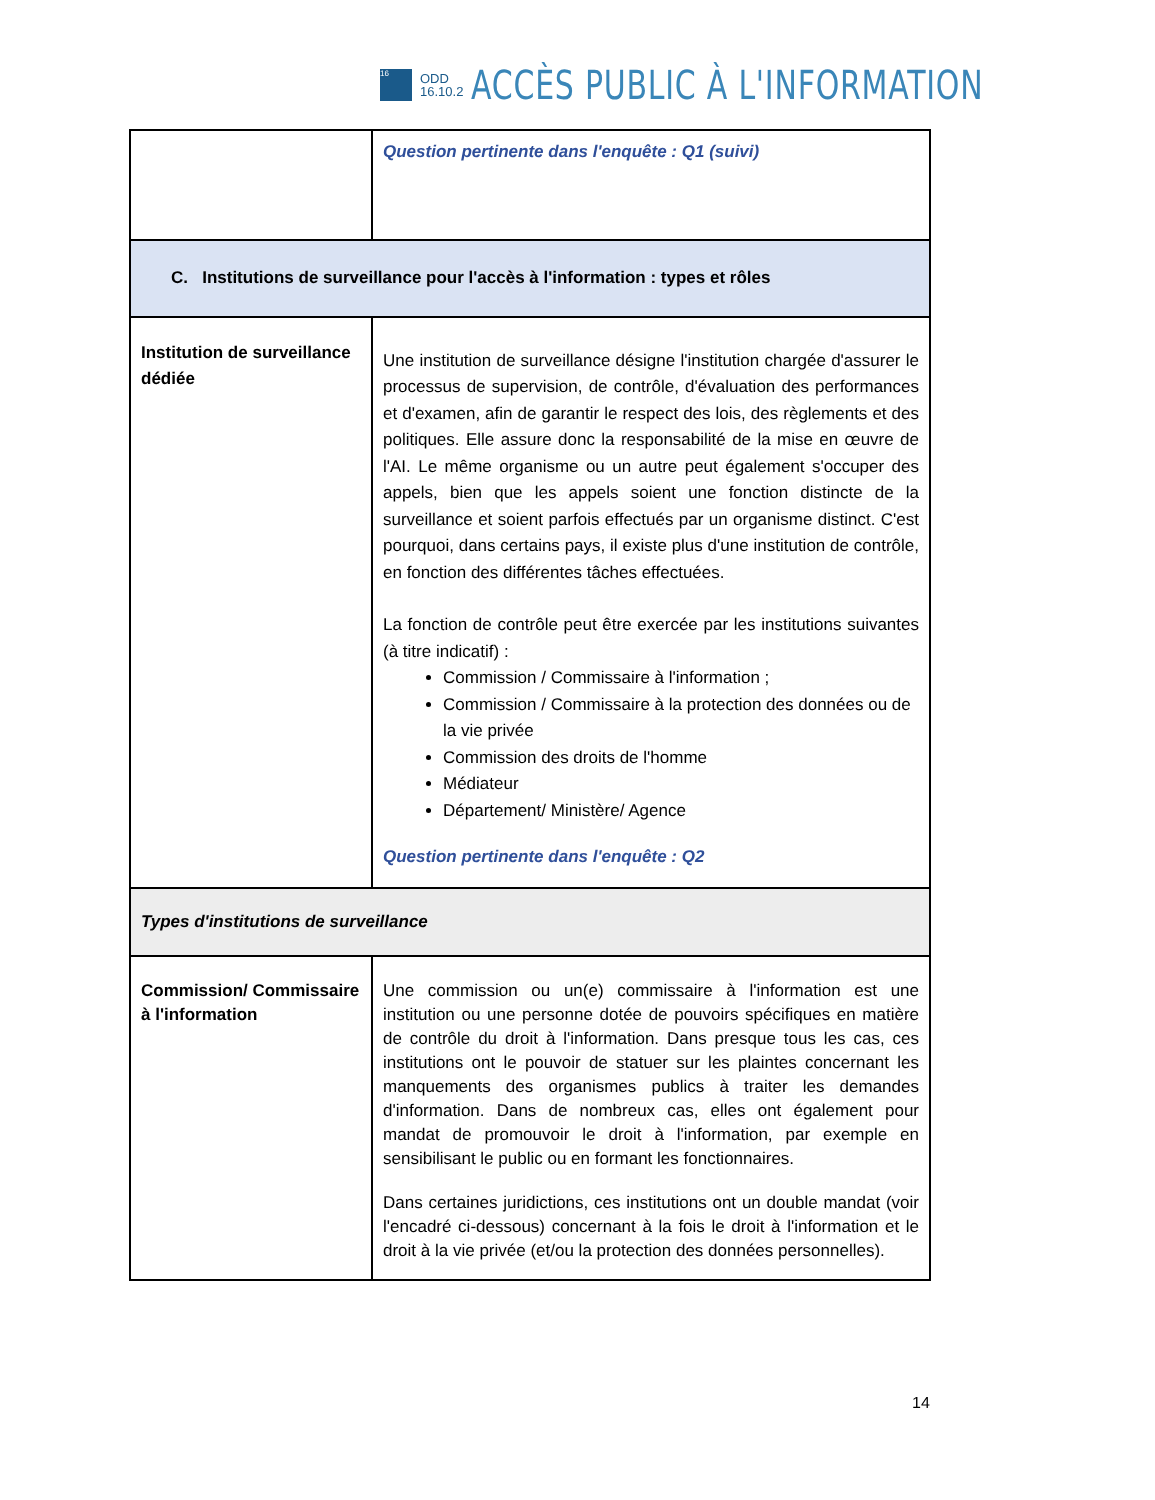16
ODD
16.10.2
ACCÈS PUBLIC À L'INFORMATION
| | Question pertinente dans l'enquête : Q1 (suivi) |
| C. Institutions de surveillance pour l'accès à l'information : types et rôles | |
| Institution de surveillance dédiée | Une institution de surveillance désigne l'institution chargée d'assurer le processus de supervision, de contrôle, d'évaluation des performances et d'examen, afin de garantir le respect des lois, des règlements et des politiques. Elle assure donc la responsabilité de la mise en œuvre de l'AI. Le même organisme ou un autre peut également s'occuper des appels, bien que les appels soient une fonction distincte de la surveillance et soient parfois effectués par un organisme distinct. C'est pourquoi, dans certains pays, il existe plus d'une institution de contrôle, en fonction des différentes tâches effectuées. La fonction de contrôle peut être exercée par les institutions suivantes (à titre indicatif) : Commission / Commissaire à l'information ; Commission / Commissaire à la protection des données ou de la vie privée Commission des droits de l'homme Médiateur Département/ Ministère/ Agence Question pertinente dans l'enquête : Q2 |
| Types d'institutions de surveillance | |
| Commission/ Commissaire à l'information | Une commission ou un(e) commissaire à l'information est une institution ou une personne dotée de pouvoirs spécifiques en matière de contrôle du droit à l'information. Dans presque tous les cas, ces institutions ont le pouvoir de statuer sur les plaintes concernant les manquements des organismes publics à traiter les demandes d'information. Dans de nombreux cas, elles ont également pour mandat de promouvoir le droit à l'information, par exemple en sensibilisant le public ou en formant les fonctionnaires. Dans certaines juridictions, ces institutions ont un double mandat (voir l'encadré ci-dessous) concernant à la fois le droit à l'information et le droit à la vie privée (et/ou la protection des données personnelles). |
14